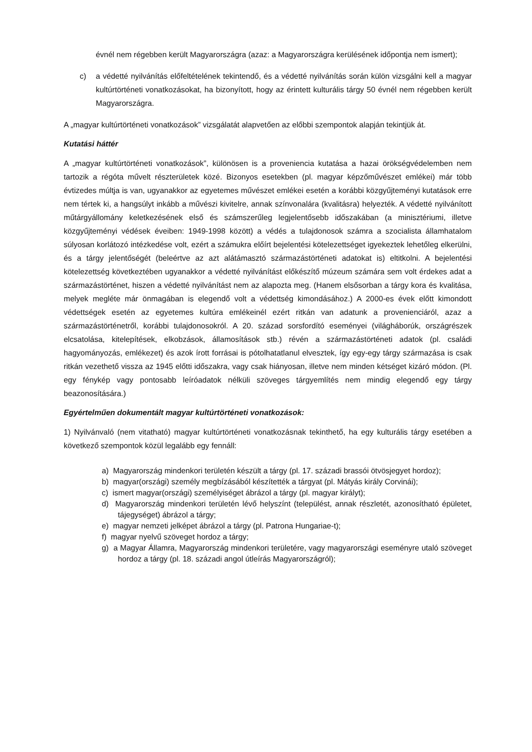évnél nem régebben került Magyarországra (azaz: a Magyarországra kerülésének időpontja nem ismert);
c) a védetté nyilvánítás előfeltételének tekintendő, és a védetté nyilvánítás során külön vizsgálni kell a magyar kultúrtörténeti vonatkozásokat, ha bizonyított, hogy az érintett kulturális tárgy 50 évnél nem régebben került Magyarországra.
A „magyar kultúrtörténeti vonatkozások” vizsgálatát alapvetően az előbbi szempontok alapján tekintjük át.
Kutatási háttér
A „magyar kultúrtörténeti vonatkozások”, különösen is a proveniencia kutatása a hazai örökségvédelemben nem tartozik a régóta művelt részterületek közé. Bizonyos esetekben (pl. magyar képzőművészet emlékei) már több évtizedes múltja is van, ugyanakkor az egyetemes művészet emlékei esetén a korábbi közgyűjteményi kutatások erre nem tértek ki, a hangsúlyt inkább a művészi kivitelre, annak színvonalára (kvalitásra) helyezték. A védetté nyilvánított műtárgyállomány keletkezésének első és számszerűleg legjelentősebb időszakában (a minisztériumi, illetve közgyűjteményi védések éveiben: 1949-1998 között) a védés a tulajdonosok számra a szocialista államhatalom súlyosan korlátozó intézkedése volt, ezért a számukra előírt bejelentési kötelezettséget igyekeztek lehetőleg elkerülni, és a tárgy jelentőségét (beleértve az azt alátámasztó származástörténeti adatokat is) eltitkolni. A bejelentési kötelezettség következtében ugyanakkor a védetté nyilvánítást előkészítő múzeum számára sem volt érdekes adat a származástörténet, hiszen a védetté nyilvánítást nem az alapozta meg. (Hanem elsősorban a tárgy kora és kvalitása, melyek megléte már önmagában is elegendő volt a védettség kimondásához.) A 2000-es évek előtt kimondott védettségek esetén az egyetemes kultúra emlékeinél ezért ritkán van adatunk a provenienciáról, azaz a származástörténetről, korábbi tulajdonosokról. A 20. század sorsfordító eseményei (világháborúk, országrészek elcsatolása, kitelepítések, elkobzások, államosítások stb.) révén a származástörténeti adatok (pl. családi hagyományozás, emlékezet) és azok írott forrásai is pótolhatatlanul elvesztek, így egy-egy tárgy származása is csak ritkán vezethető vissza az 1945 előtti időszakra, vagy csak hiányosan, illetve nem minden kétséget kizáró módon. (Pl. egy fénykép vagy pontosabb leíróadatok nélküli szöveges tárgyemlítés nem mindig elegendő egy tárgy beazonosítására.)
Egyértelműen dokumentált magyar kultúrtörténeti vonatkozások:
1) Nyilvánvaló (nem vitatható) magyar kultúrtörténeti vonatkozásnak tekinthető, ha egy kulturális tárgy esetében a következő szempontok közül legalább egy fennáll:
a) Magyarország mindenkori területén készült a tárgy (pl. 17. századi brassói ötvösjegyet hordoz);
b) magyar(országi) személy megbízásából készítették a tárgyat (pl. Mátyás király Corvinái);
c) ismert magyar(országi) személyiséget ábrázol a tárgy (pl. magyar királyt);
d) Magyarország mindenkori területén lévő helyszínt (települést, annak részletét, azonosítható épületet, tájegységet) ábrázol a tárgy;
e) magyar nemzeti jelképet ábrázol a tárgy (pl. Patrona Hungariae-t);
f) magyar nyelvű szöveget hordoz a tárgy;
g) a Magyar Államra, Magyarország mindenkori területére, vagy magyarországi eseményre utaló szöveget hordoz a tárgy (pl. 18. századi angol útleírás Magyarországról);